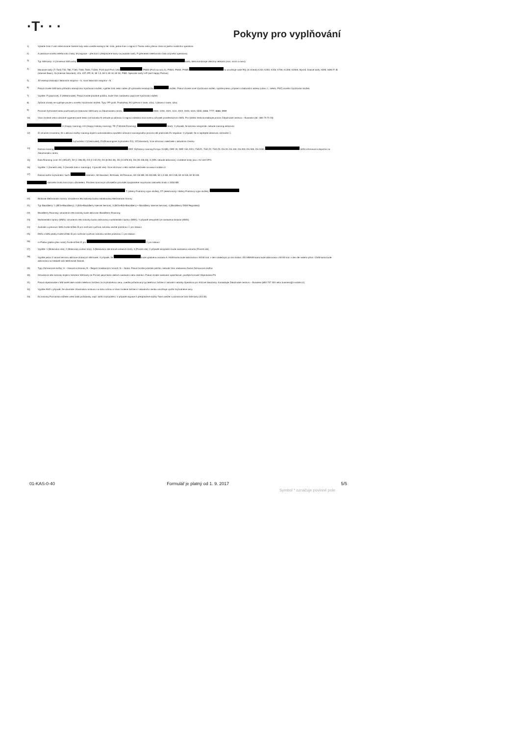·T· · ·
Pokyny pro vyplňování
1) Vyberte číslo z vaší rezervované číselné řady nebo uveďte existující tel. číslo, jedná-li se o migraci z Twistu nebo přenos čísla od jiného mobilního operátora
2) A (aktivace nového telefonního čísla), M (migrace – přechod z předplacené karty na paušální tarif), P (přenesení telefonního čísla od jiného operátora)
3) Typ SIM karty: U (Universal SIM karta) karta, která kombinuje všechny velikosti (mini, micro a nano)
4) Minutové tarify (T=Tarif) T30, T80, T160, T300, T600, T1500, P120 (tarif Profi 120) PNM2 (Profi na míru 2), PNM3, PNM4, PNM5 to umožňuje vaše RS) (K=Kredit) K150, K250, K450, K700, K1200, K2000, Mych5. Datové tarify: M2M, M2M P, IB (Internet Basic), IS (Internet Standard), ICS, ICP, IPP, IK, MI 1,5, MI 3, MI 10, MI 30, PIBD. Speciální tarify: HP (tarif Happy Partner)
5) JIž existující/stávající fakturační skupina – S, nová fakturační skupina – N
6) Pokud chcete SIM kartu přiřadit k stávajícímu Vyúčtování služeb, vyplňte číslo nebo název již vybraného existujícího služeb. Pokud chcete nové Vyúčtování služeb, vyplňte jméno, příjmení a fakturační adresu (ulice, č., město, PSČ) nového Vyúčtování služeb.
7) Vyplňte: P (papírové), E (elektronické). Pokud zvolíte prázdné políčko, bude Vám nastaveno papírové Vyúčtování služeb
8) Způsob úhrady se vyplňuje pouze u nového Vyúčtování služeb. Typy: PP (pošt. Poukázka), BÚ (převod z bank. účtu), I (inkaso z bank. účtu)
9) Povinné čtyřmístné heslo používané pro blokování SIM karty na Zákaznickém centru. 0000, 1234, 4321, 1111, 2222, 3333, 4444, 5555, 6666, 7777, 8888, 9999
10) Vámi zvolené nebo náhodně vygenerované heslo (viz kolonka 9) nebude po aktivaci či migraci odesláno koncovému uživateli prostřednictvím SMS. Pro zjištění hesla kontaktujte prosím Zákaznické centrum – Business (tel.: 800 73 73 33)
H (Happy roaming), HH (Happy Holiday roaming), TR (T-Mobile Roaming), Start). V případě, že kolonku nevyplníte, nebude roaming aktivován
12) ☒ označení znamená, že s aktivací služby roaming dojde k automatickému spuštění účtování roamingového provozu dle podmínek EU regulace. V případě, že si nepřejete aktivovat, odznačte ☐.
zvýhodnění: C(Cestovatel), EU(Roamingové zvýhodnění EU), ST(Standard). Více informací naleznete v aktuálním Ceníku
14) Datová roaming DRE 15(Datový roaming Evropa 15 MB), DRE 20, DRE 150, DEU, TSDZ1, TSD Z2, TSD Z3, DS 20, DS 100, DS 200, DS 500, DS 1000. bližší informace k dispozici na Zákaznickém centru
15) Data Roaming Limit: D1 (495,87), D2 (1 198,35), D3 (4 132,23), D4 (8 264,46), D5 (14 876,03), D6 (26 446,28), X (DRL nebude aktivován). Uvedené limity jsou v Kč bez DPH.
16) Vyplňte: 1 (zamezit vše), 2 (zamezit data v roamingu), 3 (povolit vše). Více informací o této službě naleznete na www.t-mobile.cz
17) Datová tarifní zvýhodnění: Surf+ Internet+, IM Standard, IM Klasik, IM Premium, MI 150 MB, MI 400 MB, MI 1,5 GB, MI 3 GB, MI 10 GB, MI 30 GB.
datového limitu koncovým uživatelem. Povolení koncovým uživatelům provádět zpoplatněné navyšování datového limitu o 1000 MB
T (tištěný Podrobný výpis služeb), ET (elektronický i tištěný Podrobný výpis služeb).
20) Blokovat Mezinárodní hovory: označením této kolonky budou zablokovány Mezinárodní hovory
21) Typ BlackBerry: 1 (BES+BlackBerry), 2 (BIS+BlackBerry Internet Service), 3 (BES+BIS+BlackBerry + BlackBerry Internet Service), 4 (BlackBerry EMM Regulated)
22) BlackBerry Roaming: označením této kolonky bude aktivován BlackBerry Roaming
23) Multimediální zprávy (MMS): označením této kolonky budou aktivovány multimediální zprávy (MMS). V případě nevyplnění je nastavena blokace (MMS)
24) Audiotex a premium SMS zvolte křížek ☒ pro možnost využívat, kolonku nechte prázdnou ☐ pro blokaci
25) DMS a SMS platby zvolte křížek ☒ pro možnost využívat, kolonku nechte prázdnou ☐ pro blokaci
26) m-Platba (platba přes mobil) Zvolte křížek ☒ pro ☐ pro blokaci
27) Vyplňte: 1 (Blokováno vše), 2 (Blokovány uvítací tóny), 3 (Blokováno vše kromě uvítacích tónů), 4 (Povolit vše). V případě nevyplnění bude nastavena varianta (Povolit vše)
28) Vyplňte jednu z variant termínu aktivace dodaných SIM karet. V případě, že bude uplatněna varianta A. ASIM karta bude aktivována v 00:00 hod. v den následující po dni dodání. DD.MMSIM karta bude aktivována v 00:00 hod. v den dle vašeho přání. CSIM karta bude aktivována na základě vaší telefonické žádosti.
29) Typy Záznamové služby: H – Hlasová schránka, R – Registr zmeškaných hovorů, N – žádná. Pokud zvolíte prázdné políčko, nebude Vám nastavena žádná Záznamová služba
30) Označením této kolonky dojde k zařazení SIM karty do PS bez jakýchkoliv dalších nastavení nebo restrikcí. Pokud chcete nastavení specifikovat, použijte formulář Objednávka PS
31) Pokud objednáváte k SIM kartě také mobilní telefonní zařízení za zvýhodněnou cenu, uveďte požadovaný typ telefonu/ zařízení z aktuální nabídky Operátora pro Klíčové zákazníky. Kontaktujte Zákaznické centrum – Business (800 737 333 nebo business@t-mobile.cz)
32) Vyplňte ANO v případě, že uzavíráte Účastnickou smlouvu na dobu určitou a Vámi zvolené zařízení z aktuálního ceníku umožňuje využití zvýhodněné ceny.
33) Do kolonky Poznámka můžete uvést další požadavky, např. tarifní zvýhodnění. V případě migrace z předplacené služby Twist uveďte v poznámce číslo SIM karty (ICCID)
01-KAS-0-40 Formulář je platný od 1. 9. 2017 5/5
Symbol * označuje povinné pole